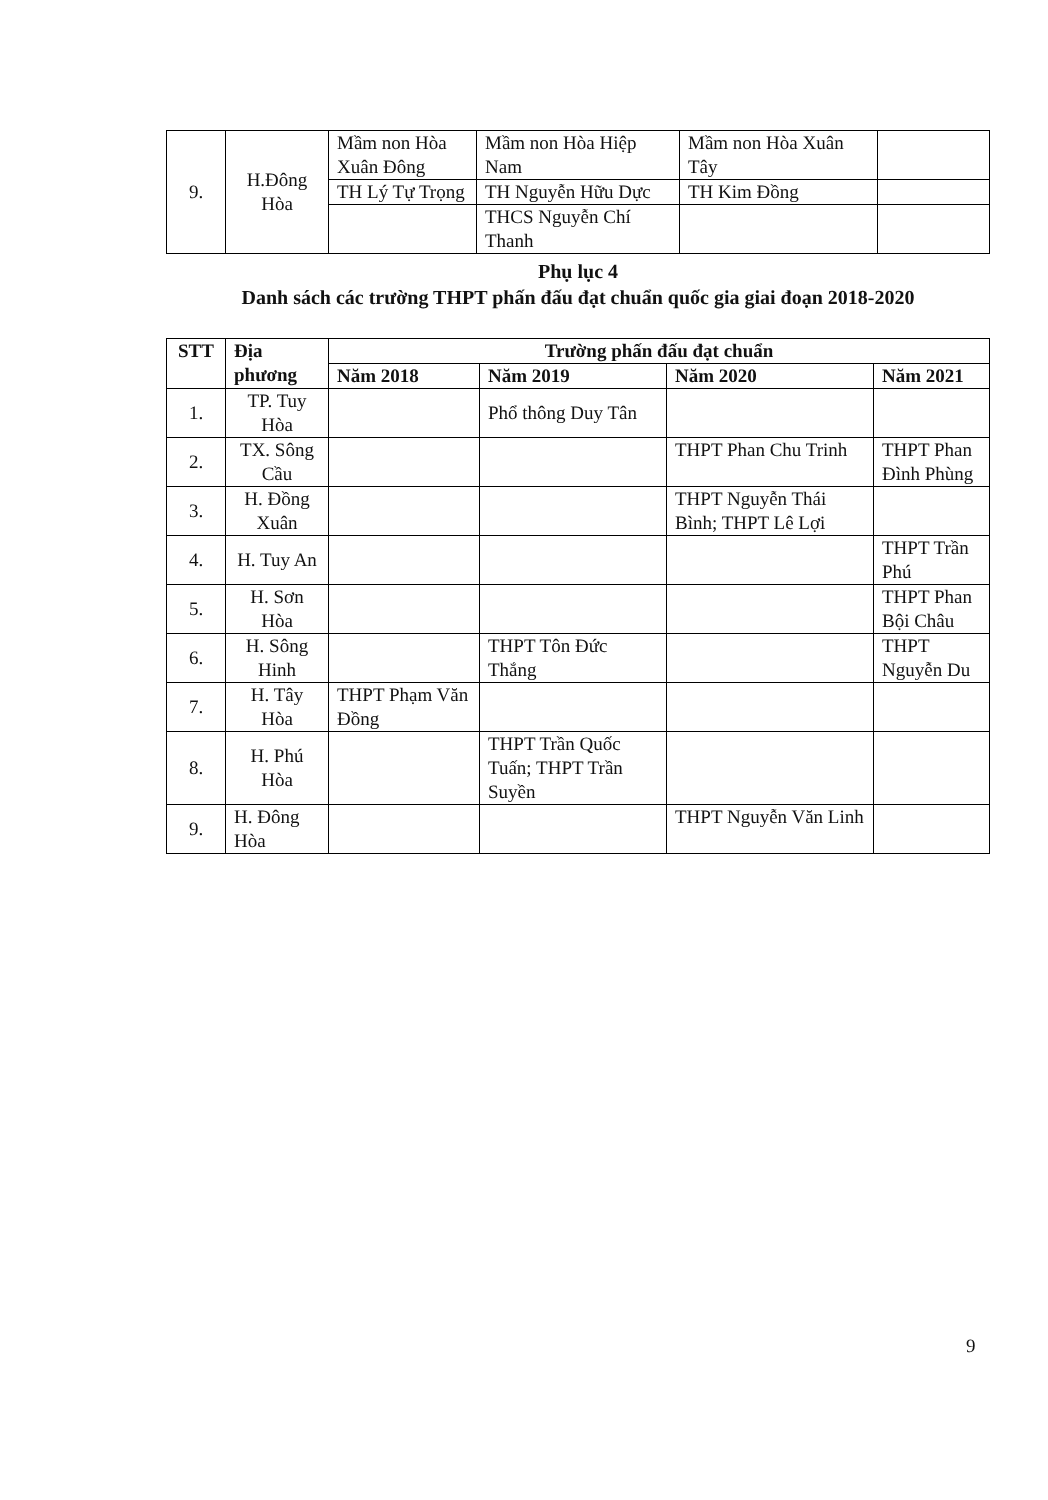| 9. | H.Đông Hòa | Mầm non Hòa Xuân Đông | Mầm non Hòa Hiệp Nam | Mầm non Hòa Xuân Tây | |
| | | TH Lý Tự Trọng | TH Nguyễn Hữu Dực | TH Kim Đồng | |
| | | | THCS Nguyễn Chí Thanh | | |
Phụ lục 4
Danh sách các trường THPT phấn đấu đạt chuẩn quốc gia giai đoạn 2018-2020
| STT | Địa phương | Trường phấn đấu đạt chuẩn | | | |
| --- | --- | --- | --- | --- | --- |
| | | Năm 2018 | Năm 2019 | Năm 2020 | Năm 2021 |
| 1. | TP. Tuy Hòa | | Phổ thông Duy Tân | | |
| 2. | TX. Sông Cầu | | | THPT Phan Chu Trinh | THPT Phan Đình Phùng |
| 3. | H. Đồng Xuân | | | THPT Nguyễn Thái Bình; THPT Lê Lợi | |
| 4. | H. Tuy An | | | | THPT Trần Phú |
| 5. | H. Sơn Hòa | | | | THPT Phan Bội Châu |
| 6. | H. Sông Hinh | | THPT Tôn Đức Thắng | | THPT Nguyễn Du |
| 7. | H. Tây Hòa | THPT Phạm Văn Đồng | | | |
| 8. | H. Phú Hòa | | THPT Trần Quốc Tuấn; THPT Trần Suyền | | |
| 9. | H. Đông Hòa | | | THPT Nguyễn Văn Linh | |
9